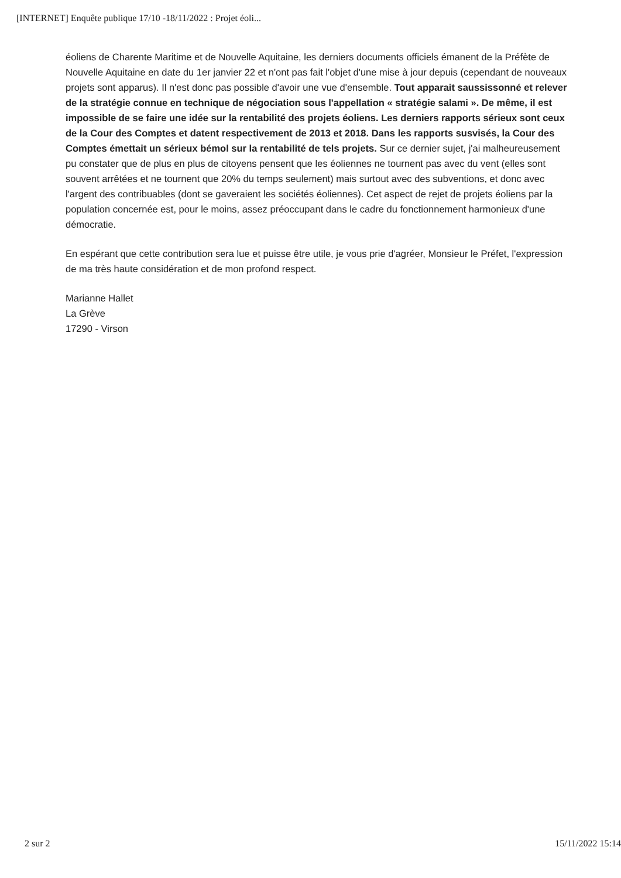[INTERNET] Enquête publique 17/10 -18/11/2022 : Projet éoli...
éoliens de Charente Maritime et de Nouvelle Aquitaine, les derniers documents officiels émanent de la Préfète de Nouvelle Aquitaine en date du 1er janvier 22 et n'ont pas fait l'objet d'une mise à jour depuis (cependant de nouveaux projets sont apparus). Il n'est donc pas possible d'avoir une vue d'ensemble. Tout apparait saussissonné et relever de la stratégie connue en technique de négociation sous l'appellation « stratégie salami ». De même, il est impossible de se faire une idée sur la rentabilité des projets éoliens. Les derniers rapports sérieux sont ceux de la Cour des Comptes et datent respectivement de 2013 et 2018. Dans les rapports susvisés, la Cour des Comptes émettait un sérieux bémol sur la rentabilité de tels projets. Sur ce dernier sujet, j'ai malheureusement pu constater que de plus en plus de citoyens pensent que les éoliennes ne tournent pas avec du vent (elles sont souvent arrêtées et ne tournent que 20% du temps seulement) mais surtout avec des subventions, et donc avec l'argent des contribuables (dont se gaveraient les sociétés éoliennes). Cet aspect de rejet de projets éoliens par la population concernée est, pour le moins, assez préoccupant dans le cadre du fonctionnement harmonieux d'une démocratie.
En espérant que cette contribution sera lue et puisse être utile, je vous prie d'agréer, Monsieur le Préfet, l'expression de ma très haute considération et de mon profond respect.
Marianne Hallet
La Grève
17290 - Virson
2 sur 2 15/11/2022 15:14